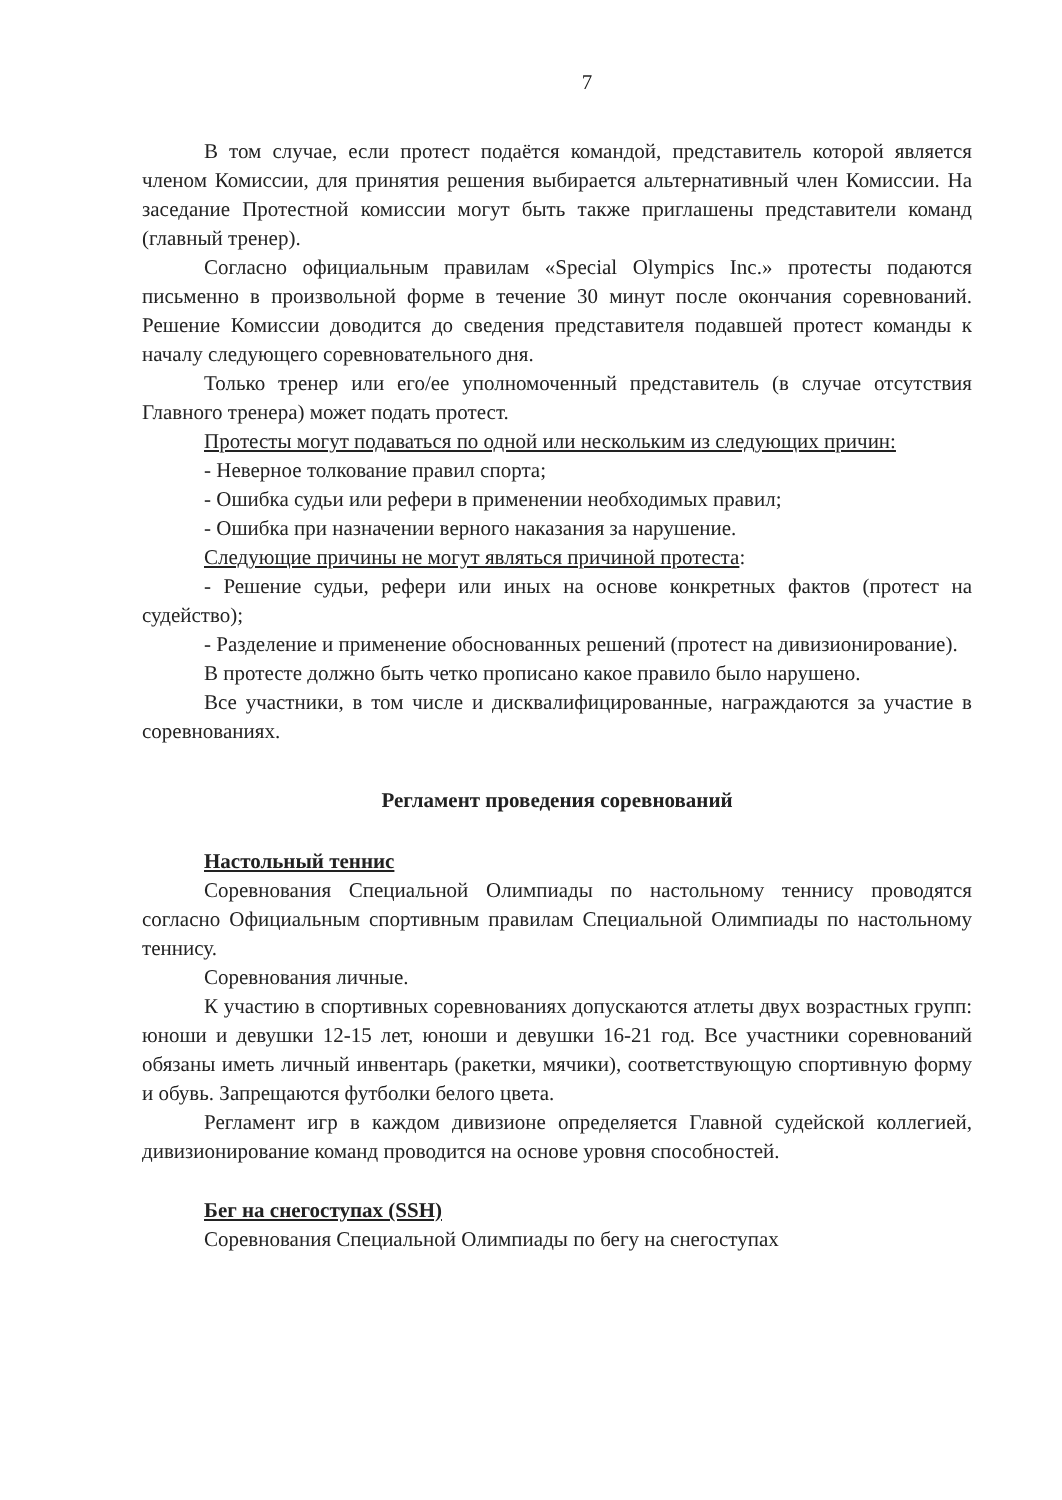7
В том случае, если протест подаётся командой, представитель которой является членом Комиссии, для принятия решения выбирается альтернативный член Комиссии. На заседание Протестной комиссии могут быть также приглашены представители команд (главный тренер).
Согласно официальным правилам «Special Olympics Inc.» протесты подаются письменно в произвольной форме в течение 30 минут после окончания соревнований. Решение Комиссии доводится до сведения представителя подавшей протест команды к началу следующего соревновательного дня.
Только тренер или его/ее уполномоченный представитель (в случае отсутствия Главного тренера) может подать протест.
Протесты могут подаваться по одной или нескольким из следующих причин:
- Неверное толкование правил спорта;
- Ошибка судьи или рефери в применении необходимых правил;
- Ошибка при назначении верного наказания за нарушение.
Следующие причины не могут являться причиной протеста:
- Решение судьи, рефери или иных на основе конкретных фактов (протест на судейство);
- Разделение и применение обоснованных решений (протест на дивизионирование).
В протесте должно быть четко прописано какое правило было нарушено.
Все участники, в том числе и дисквалифицированные, награждаются за участие в соревнованиях.
Регламент проведения соревнований
Настольный теннис
Соревнования Специальной Олимпиады по настольному теннису проводятся согласно Официальным спортивным правилам Специальной Олимпиады по настольному теннису.
Соревнования личные.
К участию в спортивных соревнованиях допускаются атлеты двух возрастных групп: юноши и девушки 12-15 лет, юноши и девушки 16-21 год. Все участники соревнований обязаны иметь личный инвентарь (ракетки, мячики), соответствующую спортивную форму и обувь. Запрещаются футболки белого цвета.
Регламент игр в каждом дивизионе определяется Главной судейской коллегией, дивизионирование команд проводится на основе уровня способностей.
Бег на снегоступах (SSH)
Соревнования Специальной Олимпиады по бегу на снегоступах